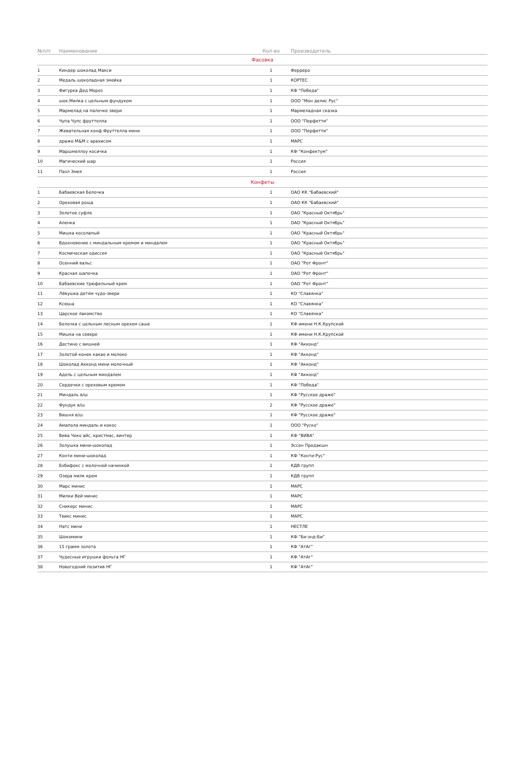| №п/п | Наименование | Кол-во | Производитель |
| --- | --- | --- | --- |
| Фасовка | | | |
| 1 | Киндер шоколад Макси | 1 | Ферреро |
| 2 | Медаль шоколадная змейка | 1 | КОРТЕС |
| 3 | Фигурка Дед Мороз | 1 | КФ "Победа" |
| 4 | шок.Милка с цельным фундуком | 1 | ООО "Мон делис Рус" |
| 5 | Мармелад на палочке звери | 1 | Мармеладная сказка |
| 6 | Чупа Чупс фруттелла | 1 | ООО "Перфетти" |
| 7 | Жевательная конф.Фруттелла мини | 1 | ООО "Перфетти" |
| 8 | драже M&M с арахисом | 1 | МАРС |
| 9 | Маршмеллоу косичка | 1 | КФ "Конфектум" |
| 10 | Магический шар | 1 | Россия |
| 11 | Пазл Змея | 1 | Россия |
| Конфеты | | | |
| 1 | Бабаевская Белочка | 1 | ОАО КК "Бабаевский" |
| 2 | Ореховая роща | 1 | ОАО КК "Бабаевский" |
| 3 | Золотое суфле | 1 | ОАО "Красный Октябрь" |
| 4 | Аленка | 1 | ОАО "Красный Октябрь" |
| 5 | Мишка косолапый | 1 | ОАО "Красный Октябрь" |
| 6 | Вдохновение с миндальным кремом и миндалем | 1 | ОАО "Красный Октябрь" |
| 7 | Космическая одиссея | 1 | ОАО "Красный Октябрь" |
| 8 | Осенний вальс | 1 | ОАО "Рот Фронт" |
| 9 | Красная шапочка | 1 | ОАО "Рот Фронт" |
| 10 | Бабаевские трюфельный крем | 1 | ОАО "Рот Фронт" |
| 11 | Лёвушка детям чудо-звери | 1 | КО "Славянка" |
| 12 | Ксюша | 1 | КО "Славянка" |
| 13 | Царское лакомство | 1 | КО "Славянка" |
| 14 | Белочка с цельным лесным орехом саше | 1 | КФ имени Н.К.Крупской |
| 15 | Мишка на севере | 1 | КФ имени Н.К.Крупской |
| 16 | Дестино с вишней | 1 | КФ "Акконд" |
| 17 | Золотой конек какао и молоко | 1 | КФ "Акконд" |
| 18 | Шоколад Акконд мини молочный | 1 | КФ "Акконд" |
| 19 | Адель с цельным миндалем | 1 | КФ "Акконд" |
| 20 | Сердечки с ореховым кремом | 1 | КФ "Победа" |
| 21 | Миндаль в/ш | 1 | КФ "Русское драже" |
| 22 | Фундук в/ш | 2 | КФ "Русское драже" |
| 23 | Вишня в/ш | 1 | КФ "Русское драже" |
| 24 | Амапола миндаль и кокос | 1 | ООО "Руско" |
| 25 | Вива Чоко айс, кристмас, винтер | 1 | КФ "ВИВА" |
| 26 | Золушка мини-шоколад | 1 | Эссен Продакшн |
| 27 | Конти мини-шоколад | 1 | КФ "Конти-Рус" |
| 28 | Бэбифокс с молочной начинкой | 1 | КДВ групп |
| 29 | Озера милк крем | 1 | КДВ групп |
| 30 | Марс минис | 1 | МАРС |
| 31 | Милки Вей минис | 1 | МАРС |
| 32 | Сникерс минис | 1 | МАРС |
| 33 | Твикс минис | 1 | МАРС |
| 34 | Натс мини | 1 | НЕСТЛЕ |
| 35 | Шокомини | 1 | КФ "Би-энд-Би" |
| 36 | 15 грамм золота | 1 | КФ "АтАг" |
| 37 | Чудесные игрушки фольга НГ | 1 | КФ "АтАг" |
| 38 | Новогодний позитив НГ | 1 | КФ "АтАг" |